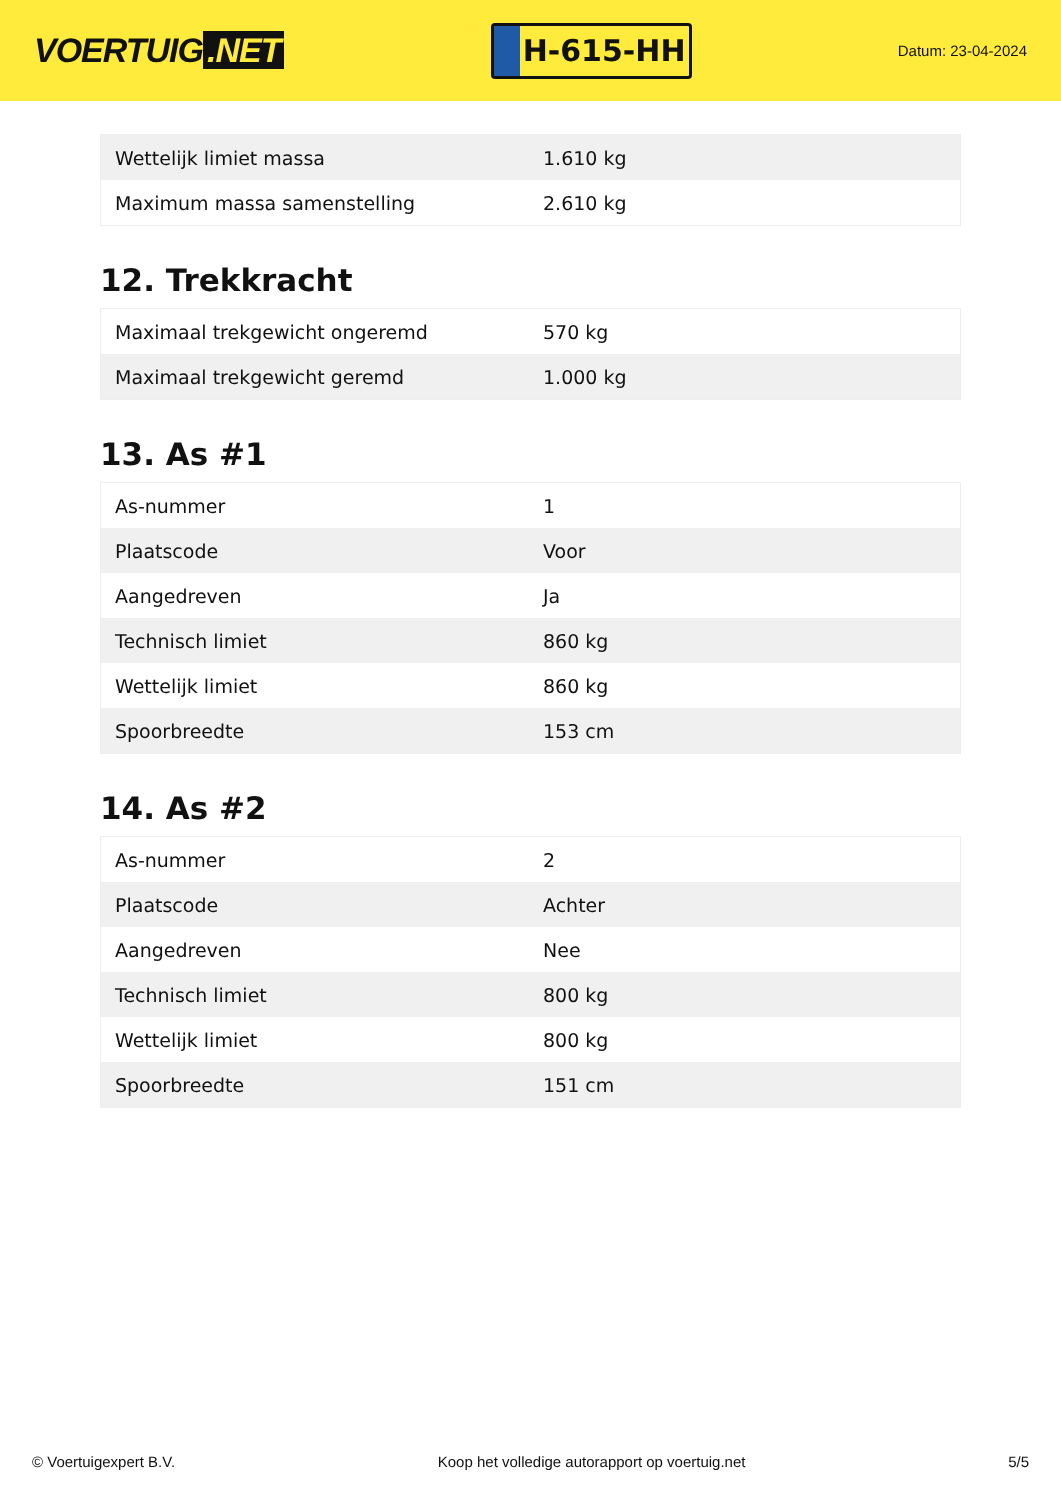VOERTUIG.NET
H-615-HH
Datum: 23-04-2024
| Wettelijk limiet massa | 1.610 kg |
| Maximum massa samenstelling | 2.610 kg |
12. Trekkracht
| Maximaal trekgewicht ongeremd | 570 kg |
| Maximaal trekgewicht geremd | 1.000 kg |
13. As #1
| As-nummer | 1 |
| Plaatscode | Voor |
| Aangedreven | Ja |
| Technisch limiet | 860 kg |
| Wettelijk limiet | 860 kg |
| Spoorbreedte | 153 cm |
14. As #2
| As-nummer | 2 |
| Plaatscode | Achter |
| Aangedreven | Nee |
| Technisch limiet | 800 kg |
| Wettelijk limiet | 800 kg |
| Spoorbreedte | 151 cm |
© Voertuigexpert B.V. Koop het volledige autorapport op voertuig.net 5/5